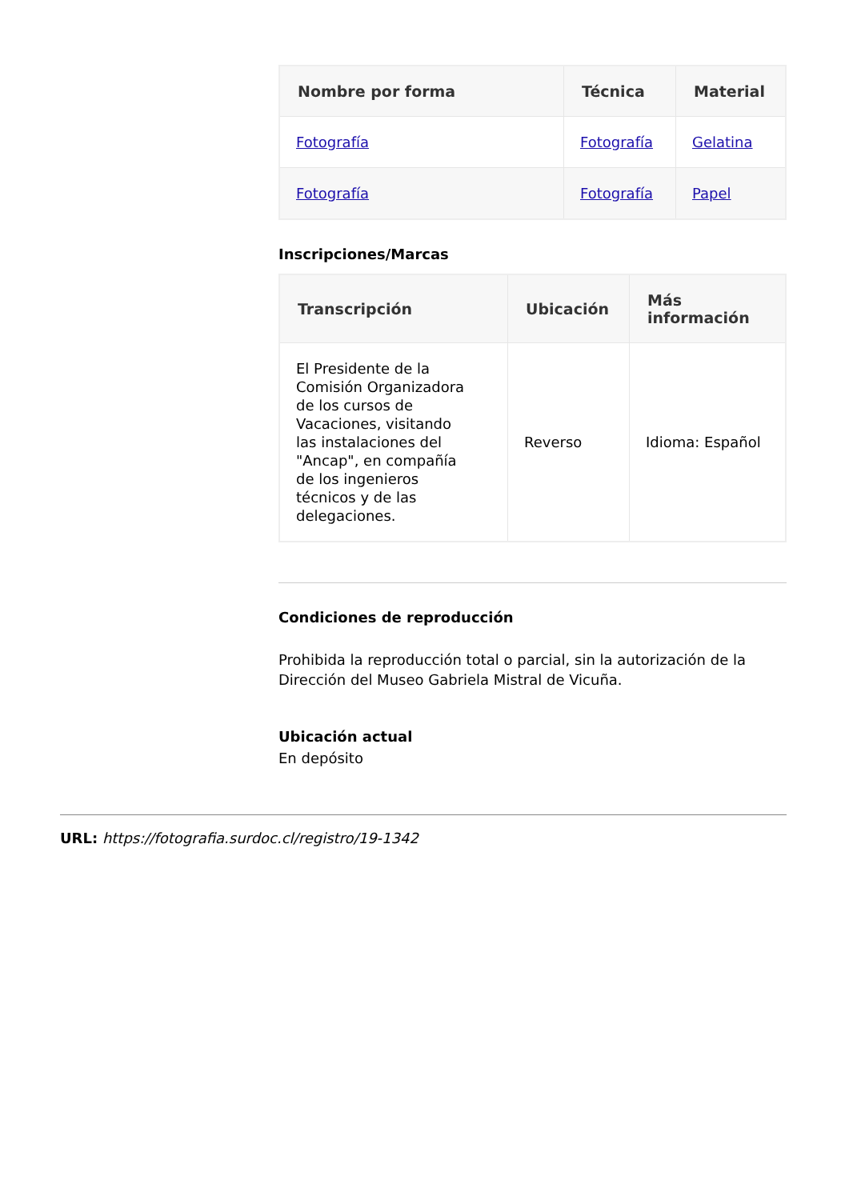| Nombre por forma | Técnica | Material |
| --- | --- | --- |
| Fotografía | Fotografía | Gelatina |
| Fotografía | Fotografía | Papel |
Inscripciones/Marcas
| Transcripción | Ubicación | Más información |
| --- | --- | --- |
| El Presidente de la Comisión Organizadora de los cursos de Vacaciones, visitando las instalaciones del "Ancap", en compañía de los ingenieros técnicos y de las delegaciones. | Reverso | Idioma: Español |
Condiciones de reproducción
Prohibida la reproducción total o parcial, sin la autorización de la Dirección del Museo Gabriela Mistral de Vicuña.
Ubicación actual
En depósito
URL: https://fotografia.surdoc.cl/registro/19-1342